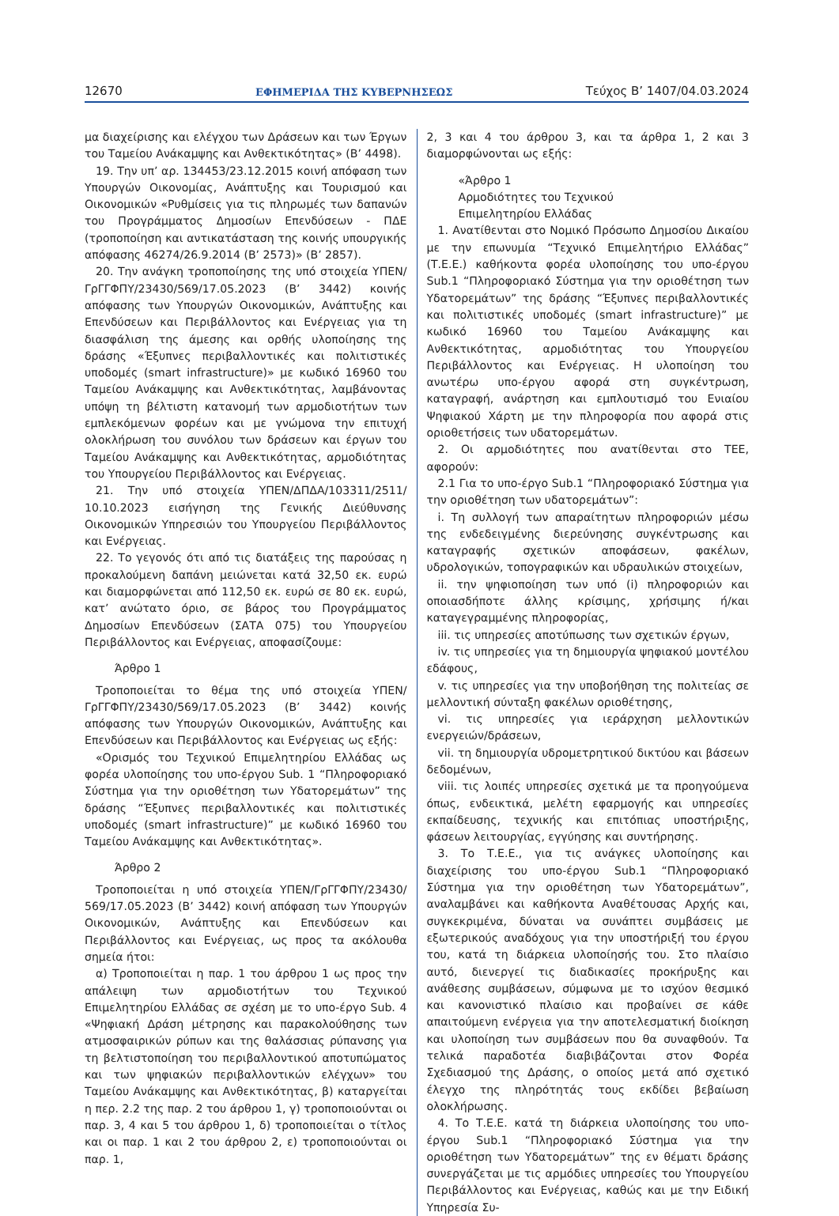12670 ΕΦΗΜΕΡΙΔΑ ΤΗΣ ΚΥΒΕΡΝΗΣΕΩΣ Τεύχος B’ 1407/04.03.2024
μα διαχείρισης και ελέγχου των Δράσεων και των Έργων του Ταμείου Ανάκαμψης και Ανθεκτικότητας» (B’ 4498).
19. Την υπ’ αρ. 134453/23.12.2015 κοινή απόφαση των Υπουργών Οικονομίας, Ανάπτυξης και Τουρισμού και Οικονομικών «Ρυθμίσεις για τις πληρωμές των δαπανών του Προγράμματος Δημοσίων Επενδύσεων - ΠΔΕ (τροποποίηση και αντικατάσταση της κοινής υπουργικής απόφασης 46274/26.9.2014 (B’ 2573)» (B’ 2857).
20. Την ανάγκη τροποποίησης της υπό στοιχεία ΥΠΕΝ/ΓρΓΓΦΠΥ/23430/569/17.05.2023 (Β’ 3442) κοινής απόφασης των Υπουργών Οικονομικών, Ανάπτυξης και Επενδύσεων και Περιβάλλοντος και Ενέργειας για τη διασφάλιση της άμεσης και ορθής υλοποίησης της δράσης «Έξυπνες περιβαλλοντικές και πολιτιστικές υποδομές (smart infrastructure)» με κωδικό 16960 του Ταμείου Ανάκαμψης και Ανθεκτικότητας, λαμβάνοντας υπόψη τη βέλτιστη κατανομή των αρμοδιοτήτων των εμπλεκόμενων φορέων και με γνώμονα την επιτυχή ολοκλήρωση του συνόλου των δράσεων και έργων του Ταμείου Ανάκαμψης και Ανθεκτικότητας, αρμοδιότητας του Υπουργείου Περιβάλλοντος και Ενέργειας.
21. Την υπό στοιχεία ΥΠΕΝ/ΔΠΔΑ/103311/2511/ 10.10.2023 εισήγηση της Γενικής Διεύθυνσης Οικονομικών Υπηρεσιών του Υπουργείου Περιβάλλοντος και Ενέργειας.
22. Το γεγονός ότι από τις διατάξεις της παρούσας η προκαλούμενη δαπάνη μειώνεται κατά 32,50 εκ. ευρώ και διαμορφώνεται από 112,50 εκ. ευρώ σε 80 εκ. ευρώ, κατ’ ανώτατο όριο, σε βάρος του Προγράμματος Δημοσίων Επενδύσεων (ΣΑΤΑ 075) του Υπουργείου Περιβάλλοντος και Ενέργειας, αποφασίζουμε:
Άρθρο 1
Τροποποιείται το θέμα της υπό στοιχεία ΥΠΕΝ/ ΓρΓΓΦΠΥ/23430/569/17.05.2023 (Β’ 3442) κοινής απόφασης των Υπουργών Οικονομικών, Ανάπτυξης και Επενδύσεων και Περιβάλλοντος και Ενέργειας ως εξής:
«Ορισμός του Τεχνικού Επιμελητηρίου Ελλάδας ως φορέα υλοποίησης του υπο-έργου Sub. 1 “Πληροφοριακό Σύστημα για την οριοθέτηση των Υδατορεμάτων” της δράσης “Έξυπνες περιβαλλοντικές και πολιτιστικές υποδομές (smart infrastructure)” με κωδικό 16960 του Ταμείου Ανάκαμψης και Ανθεκτικότητας».
Άρθρο 2
Τροποποιείται η υπό στοιχεία ΥΠΕΝ/ΓρΓΓΦΠΥ/23430/ 569/17.05.2023 (Β’ 3442) κοινή απόφαση των Υπουργών Οικονομικών, Ανάπτυξης και Επενδύσεων και Περιβάλλοντος και Ενέργειας, ως προς τα ακόλουθα σημεία ήτοι:
α) Τροποποιείται η παρ. 1 του άρθρου 1 ως προς την απάλειψη των αρμοδιοτήτων του Τεχνικού Επιμελητηρίου Ελλάδας σε σχέση με το υπο-έργο Sub. 4 «Ψηφιακή Δράση μέτρησης και παρακολούθησης των ατμοσφαιρικών ρύπων και της θαλάσσιας ρύπανσης για τη βελτιστοποίηση του περιβαλλοντικού αποτυπώματος και των ψηφιακών περιβαλλοντικών ελέγχων» του Ταμείου Ανάκαμψης και Ανθεκτικότητας, β) καταργείται η περ. 2.2 της παρ. 2 του άρθρου 1, γ) τροποποιούνται οι παρ. 3, 4 και 5 του άρθρου 1, δ) τροποποιείται ο τίτλος και οι παρ. 1 και 2 του άρθρου 2, ε) τροποποιούνται οι παρ. 1,
2, 3 και 4 του άρθρου 3, και τα άρθρα 1, 2 και 3 διαμορφώνονται ως εξής:
«Άρθρο 1
Αρμοδιότητες του Τεχνικού
Επιμελητηρίου Ελλάδας
1. Ανατίθενται στο Νομικό Πρόσωπο Δημοσίου Δικαίου με την επωνυμία “Τεχνικό Επιμελητήριο Ελλάδας” (Τ.Ε.Ε.) καθήκοντα φορέα υλοποίησης του υπο-έργου Sub.1 “Πληροφοριακό Σύστημα για την οριοθέτηση των Υδατορεμάτων” της δράσης “Έξυπνες περιβαλλοντικές και πολιτιστικές υποδομές (smart infrastructure)” με κωδικό 16960 του Ταμείου Ανάκαμψης και Ανθεκτικότητας, αρμοδιότητας του Υπουργείου Περιβάλλοντος και Ενέργειας. Η υλοποίηση του ανωτέρω υπο-έργου αφορά στη συγκέντρωση, καταγραφή, ανάρτηση και εμπλουτισμό του Ενιαίου Ψηφιακού Χάρτη με την πληροφορία που αφορά στις οριοθετήσεις των υδατορεμάτων.
2. Οι αρμοδιότητες που ανατίθενται στο ΤΕΕ, αφορούν:
2.1 Για το υπο-έργο Sub.1 “Πληροφοριακό Σύστημα για την οριοθέτηση των υδατορεμάτων”:
i. Τη συλλογή των απαραίτητων πληροφοριών μέσω της ενδεδειγμένης διερεύνησης συγκέντρωσης και καταγραφής σχετικών αποφάσεων, φακέλων, υδρολογικών, τοπογραφικών και υδραυλικών στοιχείων,
ii. την ψηφιοποίηση των υπό (i) πληροφοριών και οποιασδήποτε άλλης κρίσιμης, χρήσιμης ή/και καταγεγραμμένης πληροφορίας,
iii. τις υπηρεσίες αποτύπωσης των σχετικών έργων,
iv. τις υπηρεσίες για τη δημιουργία ψηφιακού μοντέλου εδάφους,
v. τις υπηρεσίες για την υποβοήθηση της πολιτείας σε μελλοντική σύνταξη φακέλων οριοθέτησης,
vi. τις υπηρεσίες για ιεράρχηση μελλοντικών ενεργειών/δράσεων,
vii. τη δημιουργία υδρομετρητικού δικτύου και βάσεων δεδομένων,
viii. τις λοιπές υπηρεσίες σχετικά με τα προηγούμενα όπως, ενδεικτικά, μελέτη εφαρμογής και υπηρεσίες εκπαίδευσης, τεχνικής και επιτόπιας υποστήριξης, φάσεων λειτουργίας, εγγύησης και συντήρησης.
3. Το Τ.Ε.Ε., για τις ανάγκες υλοποίησης και διαχείρισης του υπο-έργου Sub.1 “Πληροφοριακό Σύστημα για την οριοθέτηση των Υδατορεμάτων”, αναλαμβάνει και καθήκοντα Αναθέτουσας Αρχής και, συγκεκριμένα, δύναται να συνάπτει συμβάσεις με εξωτερικούς αναδόχους για την υποστήριξή του έργου του, κατά τη διάρκεια υλοποίησής του. Στο πλαίσιο αυτό, διενεργεί τις διαδικασίες προκήρυξης και ανάθεσης συμβάσεων, σύμφωνα με το ισχύον θεσμικό και κανονιστικό πλαίσιο και προβαίνει σε κάθε απαιτούμενη ενέργεια για την αποτελεσματική διοίκηση και υλοποίηση των συμβάσεων που θα συναφθούν. Τα τελικά παραδοτέα διαβιβάζονται στον Φορέα Σχεδιασμού της Δράσης, ο οποίος μετά από σχετικό έλεγχο της πληρότητάς τους εκδίδει βεβαίωση ολοκλήρωσης.
4. Το Τ.Ε.Ε. κατά τη διάρκεια υλοποίησης του υπο-έργου Sub.1 “Πληροφοριακό Σύστημα για την οριοθέτηση των Υδατορεμάτων” της εν θέματι δράσης συνεργάζεται με τις αρμόδιες υπηρεσίες του Υπουργείου Περιβάλλοντος και Ενέργειας, καθώς και με την Ειδική Υπηρεσία Συ-